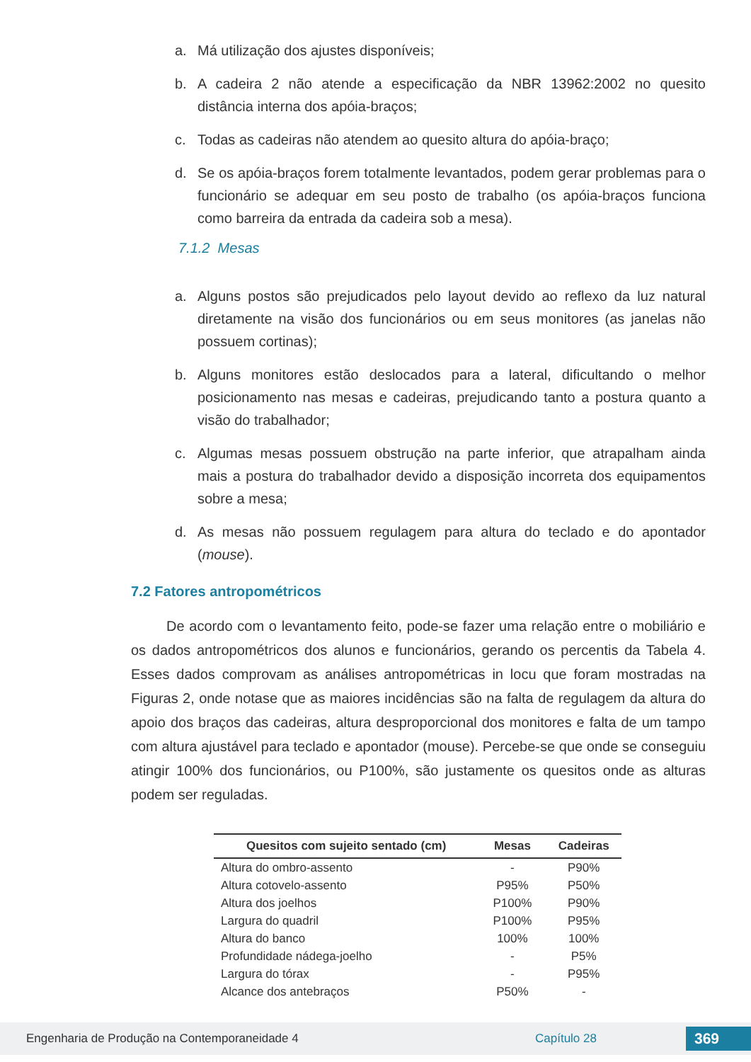a. Má utilização dos ajustes disponíveis;
b. A cadeira 2 não atende a especificação da NBR 13962:2002 no quesito distância interna dos apóia-braços;
c. Todas as cadeiras não atendem ao quesito altura do apóia-braço;
d. Se os apóia-braços forem totalmente levantados, podem gerar problemas para o funcionário se adequar em seu posto de trabalho (os apóia-braços funciona como barreira da entrada da cadeira sob a mesa).
7.1.2 Mesas
a. Alguns postos são prejudicados pelo layout devido ao reflexo da luz natural diretamente na visão dos funcionários ou em seus monitores (as janelas não possuem cortinas);
b. Alguns monitores estão deslocados para a lateral, dificultando o melhor posicionamento nas mesas e cadeiras, prejudicando tanto a postura quanto a visão do trabalhador;
c. Algumas mesas possuem obstrução na parte inferior, que atrapalham ainda mais a postura do trabalhador devido a disposição incorreta dos equipamentos sobre a mesa;
d. As mesas não possuem regulagem para altura do teclado e do apontador (mouse).
7.2 Fatores antropométricos
De acordo com o levantamento feito, pode-se fazer uma relação entre o mobiliário e os dados antropométricos dos alunos e funcionários, gerando os percentis da Tabela 4. Esses dados comprovam as análises antropométricas in locu que foram mostradas na Figuras 2, onde notase que as maiores incidências são na falta de regulagem da altura do apoio dos braços das cadeiras, altura desproporcional dos monitores e falta de um tampo com altura ajustável para teclado e apontador (mouse). Percebe-se que onde se conseguiu atingir 100% dos funcionários, ou P100%, são justamente os quesitos onde as alturas podem ser reguladas.
| Quesitos com sujeito sentado (cm) | Mesas | Cadeiras |
| --- | --- | --- |
| Altura do ombro-assento | - | P90% |
| Altura cotovelo-assento | P95% | P50% |
| Altura dos joelhos | P100% | P90% |
| Largura do quadril | P100% | P95% |
| Altura do banco | 100% | 100% |
| Profundidade nádega-joelho | - | P5% |
| Largura do tórax | - | P95% |
| Alcance dos antebraços | P50% | - |
Engenharia de Produção na Contemporaneidade 4 Capítulo 28 369